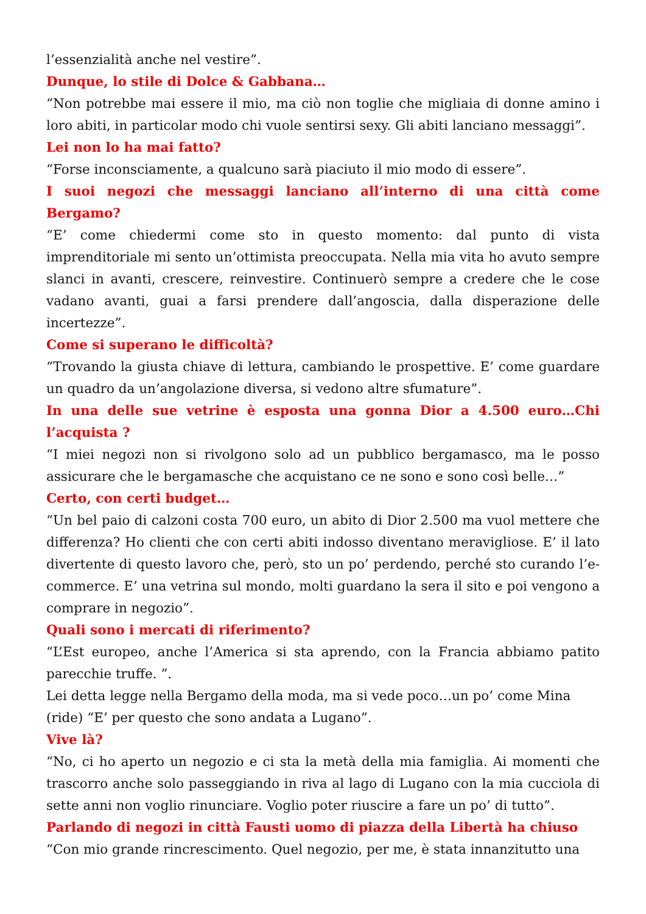l’essenzialità anche nel vestire”.
Dunque, lo stile di Dolce & Gabbana…
“Non potrebbe mai essere il mio, ma ciò non toglie che migliaia di donne amino i loro abiti, in particolar modo chi vuole sentirsi sexy. Gli abiti lanciano messaggi”.
Lei non lo ha mai fatto?
“Forse inconsciamente, a qualcuno sarà piaciuto il mio modo di essere”.
I suoi negozi che messaggi lanciano all’interno di una città come Bergamo?
“E’ come chiedermi come sto in questo momento: dal punto di vista imprenditoriale mi sento un’ottimista preoccupata. Nella mia vita ho avuto sempre slanci in avanti, crescere, reinvestire. Continuerò sempre a credere che le cose vadano avanti, guai a farsi prendere dall’angoscia, dalla disperazione delle incertezze”.
Come si superano le difficoltà?
“Trovando la giusta chiave di lettura, cambiando le prospettive. E’ come guardare un quadro da un’angolazione diversa, si vedono altre sfumature”.
In una delle sue vetrine è esposta una gonna Dior a 4.500 euro…Chi l’acquista ?
“I miei negozi non si rivolgono solo ad un pubblico bergamasco, ma le posso assicurare che le bergamasche che acquistano ce ne sono e sono così belle…”
Certo, con certi budget…
“Un bel paio di calzoni costa 700 euro, un abito di Dior 2.500 ma vuol mettere che differenza? Ho clienti che con certi abiti indosso diventano meravigliose. E’ il lato divertente di questo lavoro che, però, sto un po’ perdendo, perché sto curando l’e-commerce. E’ una vetrina sul mondo, molti guardano la sera il sito e poi vengono a comprare in negozio”.
Quali sono i mercati di riferimento?
“L’Est europeo, anche l’America si sta aprendo, con la Francia abbiamo patito parecchie truffe. ”.
Lei detta legge nella Bergamo della moda, ma si vede poco…un po’ come Mina (ride) “E’ per questo che sono andata a Lugano”.
Vive là?
“No, ci ho aperto un negozio e ci sta la metà della mia famiglia. Ai momenti che trascorro anche solo passeggiando in riva al lago di Lugano con la mia cucciola di sette anni non voglio rinunciare. Voglio poter riuscire a fare un po’ di tutto”.
Parlando di negozi in città Fausti uomo di piazza della Libertà ha chiuso
“Con mio grande rincrescimento. Quel negozio, per me, è stata innanzitutto una